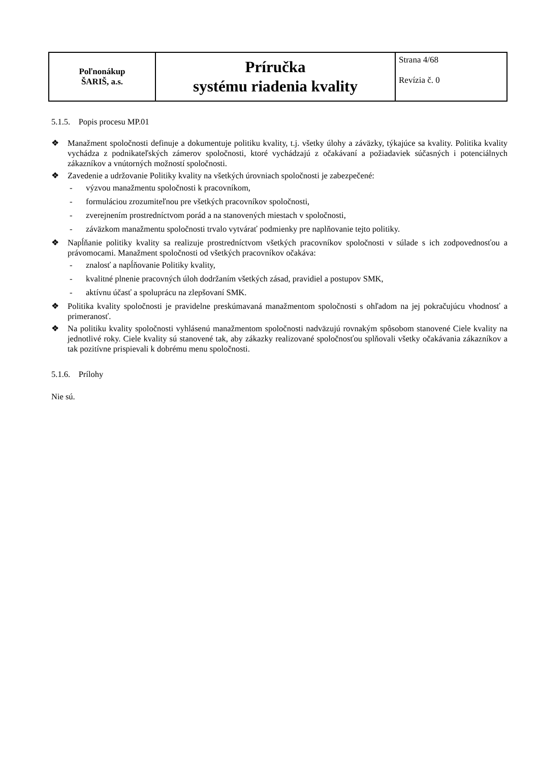| Poľnonákup ŠARIŠ, a.s. | Príručka systému riadenia kvality | Strana 4/68 Revízia č. 0 |
5.1.5. Popis procesu MP.01
❖ Manažment spoločnosti definuje a dokumentuje politiku kvality, t.j. všetky úlohy a záväzky, týkajúce sa kvality. Politika kvality vychádza z podnikateľských zámerov spoločnosti, ktoré vychádzajú z očakávaní a požiadaviek súčasných i potenciálnych zákazníkov a vnútorných možností spoločnosti.
❖ Zavedenie a udržovanie Politiky kvality na všetkých úrovniach spoločnosti je zabezpečené:
- výzvou manažmentu spoločnosti k pracovníkom,
- formuláciou zrozumiteľnou pre všetkých pracovníkov spoločnosti,
- zverejnením prostredníctvom porád a na stanovených miestach v spoločnosti,
- záväzkom manažmentu spoločnosti trvalo vytvárať podmienky pre naplňovanie tejto politiky.
❖ Napĺňanie politiky kvality sa realizuje prostredníctvom všetkých pracovníkov spoločnosti v súlade s ich zodpovednosťou a právomocami. Manažment spoločnosti od všetkých pracovníkov očakáva:
- znalosť a napĺňovanie Politiky kvality,
- kvalitné plnenie pracovných úloh dodržaním všetkých zásad, pravidiel a postupov SMK,
- aktívnu účasť a spoluprácu na zlepšovaní SMK.
❖ Politika kvality spoločnosti je pravidelne preskúmavaná manažmentom spoločnosti s ohľadom na jej pokračujúcu vhodnosť a primeranosť.
❖ Na politiku kvality spoločnosti vyhlásenú manažmentom spoločnosti nadväzujú rovnakým spôsobom stanovené Ciele kvality na jednotlivé roky. Ciele kvality sú stanovené tak, aby zákazky realizované spoločnosťou splňovali všetky očakávania zákazníkov a tak pozitívne prispievali k dobrému menu spoločnosti.
5.1.6. Prílohy
Nie sú.